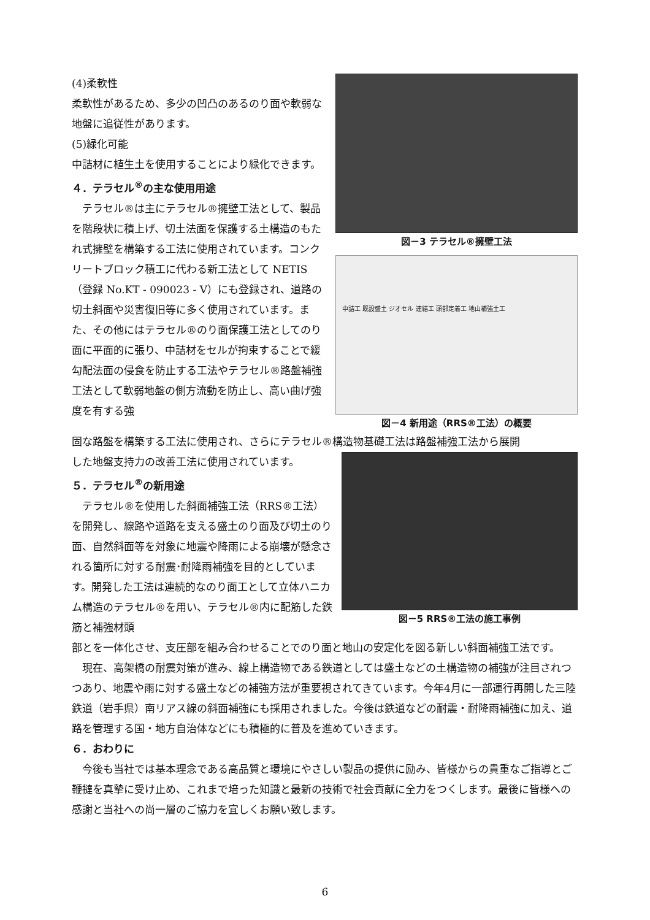(4)柔軟性
柔軟性があるため、多少の凹凸のあるのり面や軟弱な地盤に追従性があります。
(5)緑化可能
中詰材に植生土を使用することにより緑化できます。
４．テラセル<sup>®</sup>の主な使用用途
　テラセル®は主にテラセル®擁壁工法として、製品を階段状に積上げ、切土法面を保護する土構造のもたれ式擁壁を構築する工法に使用されています。コンクリートブロック積工に代わる新工法として NETIS（登録 No.KT - 090023 - V）にも登録され、道路の切土斜面や災害復旧等に多く使用されています。また、その他にはテラセル®のり面保護工法としてのり面に平面的に張り、中詰材をセルが拘束することで緩勾配法面の侵食を防止する工法やテラセル®路盤補強工法として軟弱地盤の側方流動を防止し、高い曲げ強度を有する強
図－3 テラセル®擁壁工法
中詰工 既設盛土 ジオセル 連結工 頭部定着工 地山補強土工
図－4 新用途（RRS®工法）の概要
固な路盤を構築する工法に使用され、さらにテラセル®構造物基礎工法は路盤補強工法から展開
した地盤支持力の改善工法に使用されています。
５．テラセル<sup>®</sup>の新用途
　テラセル®を使用した斜面補強工法（RRS®工法）を開発し、線路や道路を支える盛土のり面及び切土のり面、自然斜面等を対象に地震や降雨による崩壊が懸念される箇所に対する耐震･耐降雨補強を目的としています。開発した工法は連続的なのり面工として立体ハニカム構造のテラセル®を用い、テラセル®内に配筋した鉄筋と補強材頭
図－5 RRS®工法の施工事例
部とを一体化させ、支圧部を組み合わせることでのり面と地山の安定化を図る新しい斜面補強工法です。
　現在、高架橋の耐震対策が進み、線上構造物である鉄道としては盛土などの土構造物の補強が注目されつつあり、地震や雨に対する盛土などの補強方法が重要視されてきています。今年4月に一部運行再開した三陸鉄道（岩手県）南リアス線の斜面補強にも採用されました。今後は鉄道などの耐震・耐降雨補強に加え、道路を管理する国・地方自治体などにも積極的に普及を進めていきます。
６．おわりに
　今後も当社では基本理念である高品質と環境にやさしい製品の提供に励み、皆様からの貴重なご指導とご鞭撻を真摯に受け止め、これまで培った知識と最新の技術で社会貢献に全力をつくします。最後に皆様への感謝と当社への尚一層のご協力を宜しくお願い致します。
6